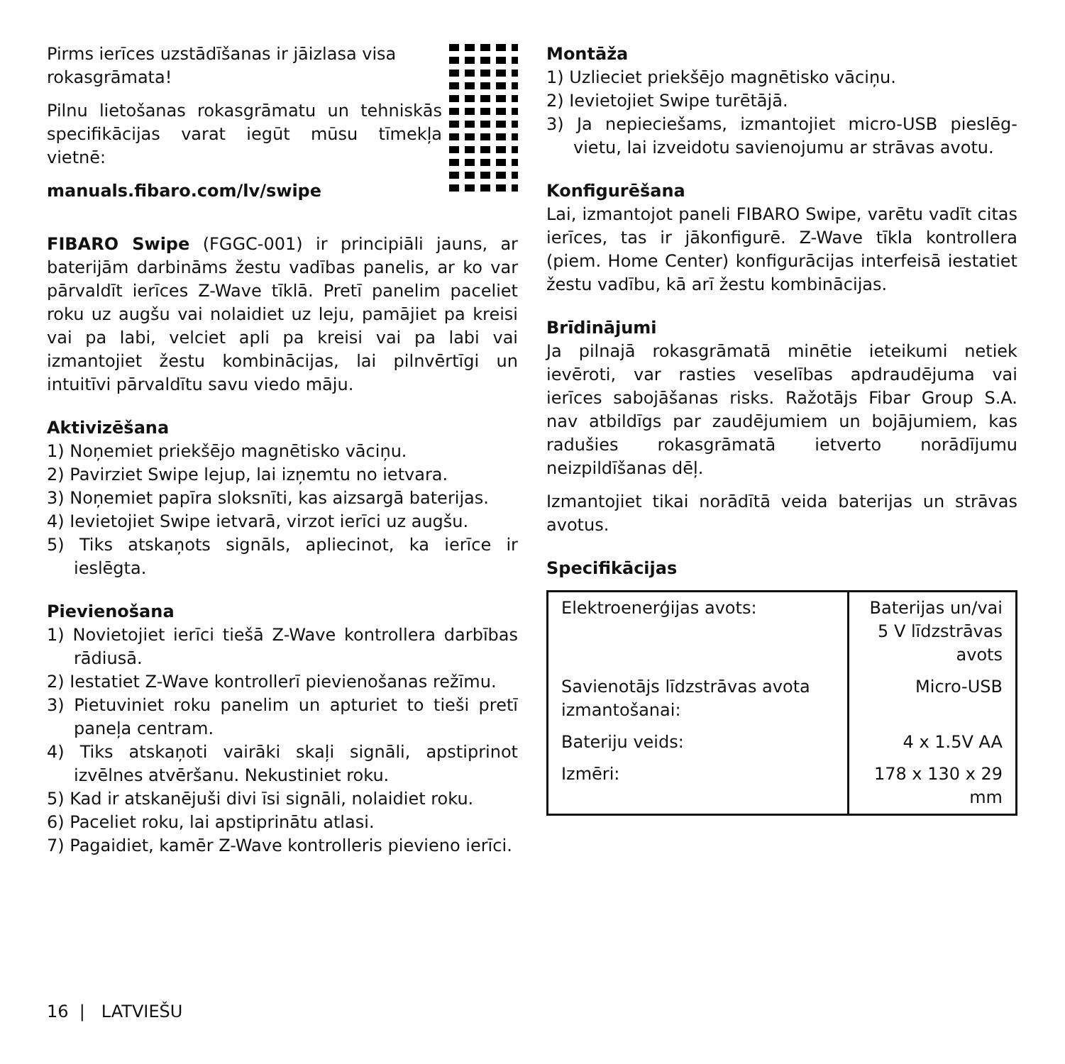Pirms ierīces uzstādīšanas ir jāizlasa visa rokasgrāmata!
Pilnu lietošanas rokasgrāmatu un tehniskās specifikācijas varat iegūt mūsu tīmekļa vietnē:
manuals.fibaro.com/lv/swipe
FIBARO Swipe (FGGC-001) ir principiāli jauns, ar baterijām darbināms žestu vadības panelis, ar ko var pārvaldīt ierīces Z-Wave tīklā. Pretī panelim paceliet roku uz augšu vai nolaidiet uz leju, pamājiet pa kreisi vai pa labi, velciet apli pa kreisi vai pa labi vai izmantojiet žestu kombinācijas, lai pilnvērtīgi un intuitīvi pārvaldītu savu viedo māju.
Aktivizēšana
1) Noņemiet priekšējo magnētisko vāciņu.
2) Pavirziet Swipe lejup, lai izņemtu no ietvara.
3) Noņemiet papīra sloksnīti, kas aizsargā baterijas.
4) Ievietojiet Swipe ietvarā, virzot ierīci uz augšu.
5) Tiks atskaņots signāls, apliecinot, ka ierīce ir ieslēgta.
Pievienošana
1) Novietojiet ierīci tiešā Z-Wave kontrollera darbības rādiusā.
2) Iestatiet Z-Wave kontrollerī pievienošanas režīmu.
3) Pietuviniet roku panelim un apturiet to tieši pretī paneļa centram.
4) Tiks atskaņoti vairāki skaļi signāli, apstiprinot izvēlnes atvēršanu. Nekustiniet roku.
5) Kad ir atskanējuši divi īsi signāli, nolaidiet roku.
6) Paceliet roku, lai apstiprinātu atlasi.
7) Pagaidiet, kamēr Z-Wave kontrolleris pievieno ierīci.
Montāža
1) Uzlieciet priekšējo magnētisko vāciņu.
2) Ievietojiet Swipe turētājā.
3) Ja nepieciešams, izmantojiet micro-USB pieslēg­vietu, lai izveidotu savienojumu ar strāvas avotu.
Konfigurēšana
Lai, izmantojot paneli FIBARO Swipe, varētu vadīt citas ierīces, tas ir jākonfigurē. Z-Wave tīkla kontrollera (piem. Home Center) konfigurācijas interfeisā iestatiet žestu vadību, kā arī žestu kombinācijas.
Brīdinājumi
Ja pilnajā rokasgrāmatā minētie ieteikumi netiek ievēroti, var rasties veselības apdraudējuma vai ierīces sabojāšanas risks. Ražotājs Fibar Group S.A. nav atbildīgs par zaudējumiem un bojājumiem, kas radušies rokasgrāmatā ietverto norādījumu neizpildīšanas dēļ.
Izmantojiet tikai norādītā veida baterijas un strāvas avotus.
Specifikācijas
| Elektroenerģijas avots: | Baterijas un/vai 5 V līdzstrāvas avots |
| Savienotājs līdzstrāvas avota izmantošanai: | Micro-USB |
| Bateriju veids: | 4 x 1.5V AA |
| Izmēri: | 178 x 130 x 29 mm |
16 | LATVIEŠU